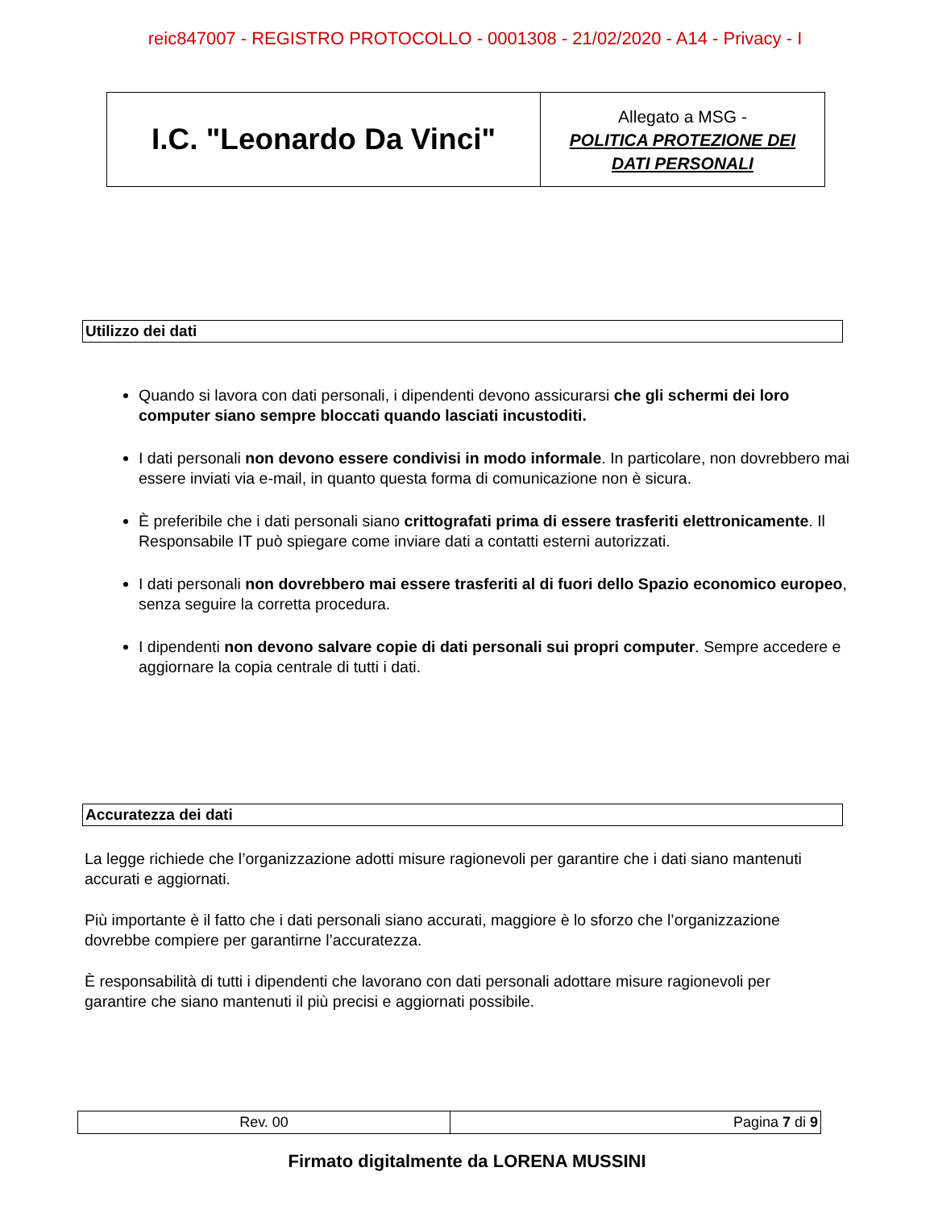reic847007 - REGISTRO PROTOCOLLO - 0001308 - 21/02/2020 - A14 - Privacy - I
| I.C. "Leonardo Da Vinci" | Allegato a MSG - POLITICA PROTEZIONE DEI DATI PERSONALI |
Utilizzo dei dati
Quando si lavora con dati personali, i dipendenti devono assicurarsi che gli schermi dei loro computer siano sempre bloccati quando lasciati incustoditi.
I dati personali non devono essere condivisi in modo informale. In particolare, non dovrebbero mai essere inviati via e-mail, in quanto questa forma di comunicazione non è sicura.
È preferibile che i dati personali siano crittografati prima di essere trasferiti elettronicamente. Il Responsabile IT può spiegare come inviare dati a contatti esterni autorizzati.
I dati personali non dovrebbero mai essere trasferiti al di fuori dello Spazio economico europeo, senza seguire la corretta procedura.
I dipendenti non devono salvare copie di dati personali sui propri computer. Sempre accedere e aggiornare la copia centrale di tutti i dati.
Accuratezza dei dati
La legge richiede che l’organizzazione adotti misure ragionevoli per garantire che i dati siano mantenuti accurati e aggiornati.
Più importante è il fatto che i dati personali siano accurati, maggiore è lo sforzo che l’organizzazione dovrebbe compiere per garantirne l’accuratezza.
È responsabilità di tutti i dipendenti che lavorano con dati personali adottare misure ragionevoli per garantire che siano mantenuti il più precisi e aggiornati possibile.
| Rev. 00 | Pagina 7 di 9 |
Firmato digitalmente da LORENA MUSSINI